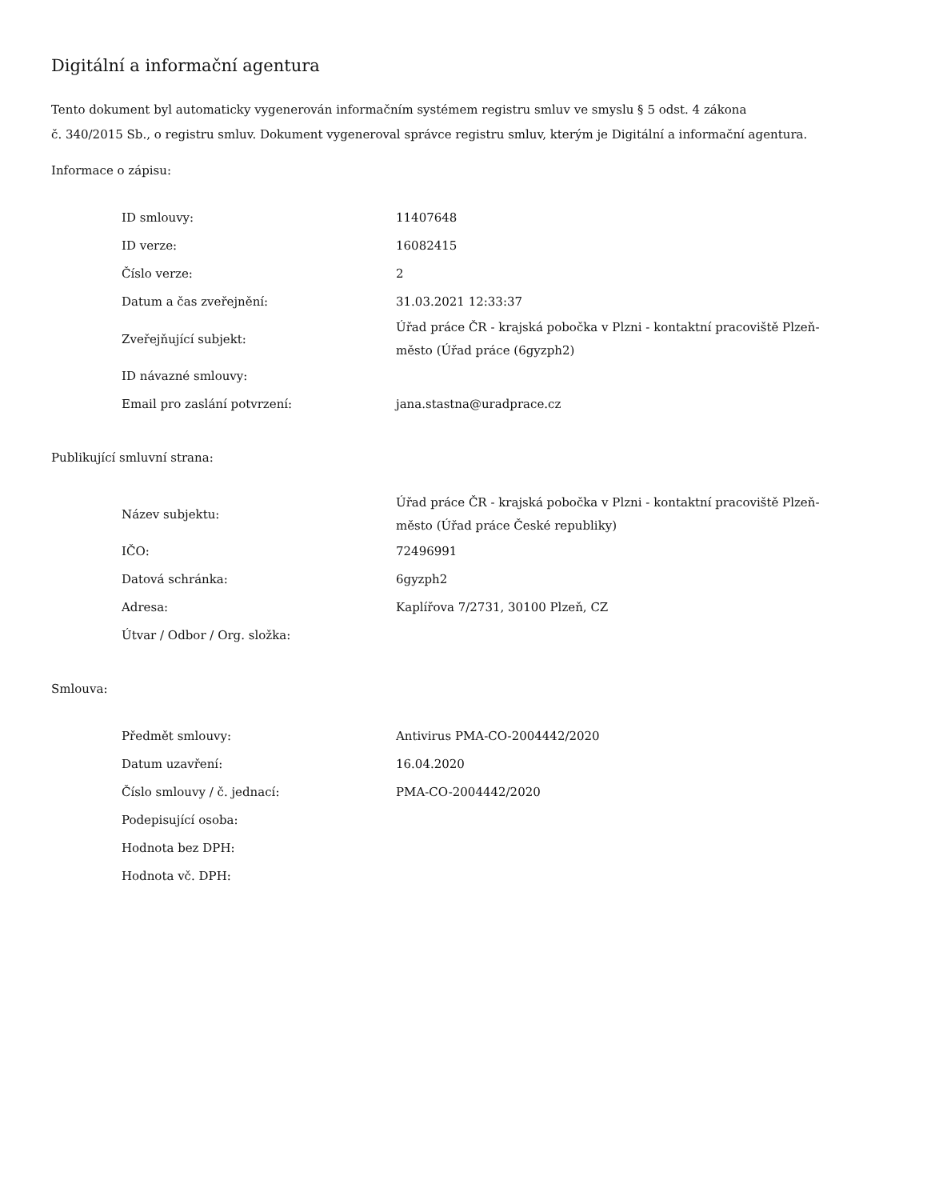Digitální a informační agentura
Tento dokument byl automaticky vygenerován informačním systémem registru smluv ve smyslu § 5 odst. 4 zákona
č. 340/2015 Sb., o registru smluv. Dokument vygeneroval správce registru smluv, kterým je Digitální a informační agentura.
Informace o zápisu:
| ID smlouvy: | 11407648 |
| ID verze: | 16082415 |
| Číslo verze: | 2 |
| Datum a čas zveřejnění: | 31.03.2021 12:33:37 |
| Zveřejňující subjekt: | Úřad práce ČR - krajská pobočka v Plzni - kontaktní pracoviště Plzeň-město (Úřad práce (6gyzph2) |
| ID návazné smlouvy: | |
| Email pro zaslání potvrzení: | jana.stastna@uradprace.cz |
Publikující smluvní strana:
| Název subjektu: | Úřad práce ČR - krajská pobočka v Plzni - kontaktní pracoviště Plzeň-město (Úřad práce České republiky) |
| IČO: | 72496991 |
| Datová schránka: | 6gyzph2 |
| Adresa: | Kaplířova 7/2731, 30100 Plzeň, CZ |
| Útvar / Odbor / Org. složka: | |
Smlouva:
| Předmět smlouvy: | Antivirus PMA-CO-2004442/2020 |
| Datum uzavření: | 16.04.2020 |
| Číslo smlouvy / č. jednací: | PMA-CO-2004442/2020 |
| Podepisující osoba: | |
| Hodnota bez DPH: | |
| Hodnota vč. DPH: | |